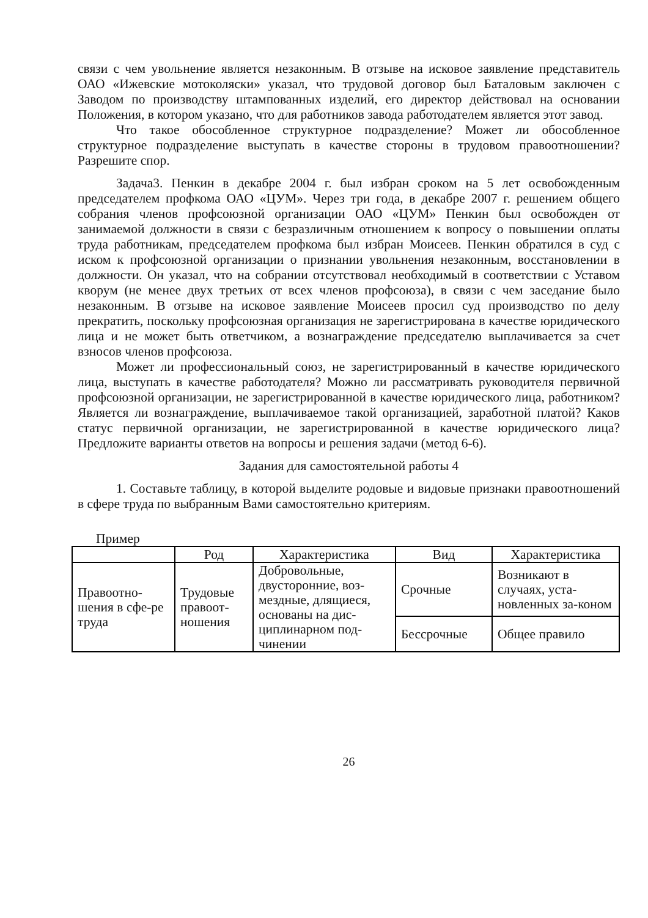связи с чем увольнение является незаконным. В отзыве на исковое заявление представитель ОАО «Ижевские мотоколяски» указал, что трудовой договор был Баталовым заключен с Заводом по производству штампованных изделий, его директор действовал на основании Положения, в котором указано, что для работников завода работодателем является этот завод.
Что такое обособленное структурное подразделение? Может ли обособленное структурное подразделение выступать в качестве стороны в трудовом правоотношении? Разрешите спор.
Задача3. Пенкин в декабре 2004 г. был избран сроком на 5 лет освобожденным председателем профкома ОАО «ЦУМ». Через три года, в декабре 2007 г. решением общего собрания членов профсоюзной организации ОАО «ЦУМ» Пенкин был освобожден от занимаемой должности в связи с безразличным отношением к вопросу о повышении оплаты труда работникам, председателем профкома был избран Моисеев. Пенкин обратился в суд с иском к профсоюзной организации о признании увольнения незаконным, восстановлении в должности. Он указал, что на собрании отсутствовал необходимый в соответствии с Уставом кворум (не менее двух третьих от всех членов профсоюза), в связи с чем заседание было незаконным. В отзыве на исковое заявление Моисеев просил суд производство по делу прекратить, поскольку профсоюзная организация не зарегистрирована в качестве юридического лица и не может быть ответчиком, а вознаграждение председателю выплачивается за счет взносов членов профсоюза.
Может ли профессиональный союз, не зарегистрированный в качестве юридического лица, выступать в качестве работодателя? Можно ли рассматривать руководителя первичной профсоюзной организации, не зарегистрированной в качестве юридического лица, работником? Является ли вознаграждение, выплачиваемое такой организацией, заработной платой? Каков статус первичной организации, не зарегистрированной в качестве юридического лица? Предложите варианты ответов на вопросы и решения задачи (метод 6-6).
Задания для самостоятельной работы 4
1. Составьте таблицу, в которой выделите родовые и видовые признаки правоотношений в сфере труда по выбранным Вами самостоятельно критериям.
Пример
| | Род | Характеристика | Вид | Характеристика |
| --- | --- | --- | --- | --- |
| Правоотно-шения в сфе-ре труда | Трудовые правоот-ношения | Добровольные, двусторонние, воз-мездные, длящиеся, основаны на дис-циплинарном под-чинении | Срочные | Возникают в случаях, уста-новленных за-коном |
| | | | Бессрочные | Общее правило |
26